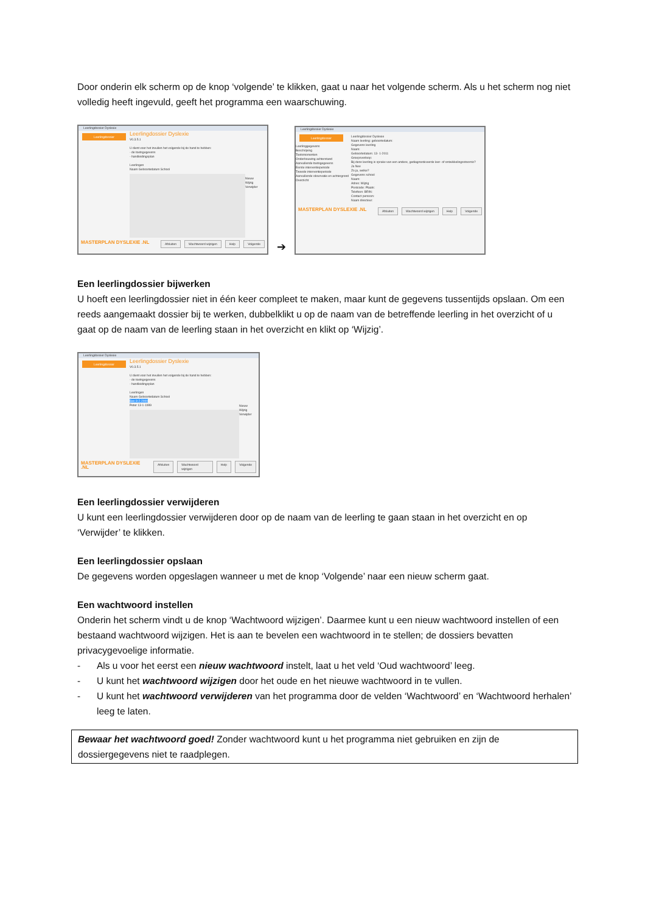Door onderin elk scherm op de knop ‘volgende’ te klikken, gaat u naar het volgende scherm. Als u het scherm nog niet volledig heeft ingevuld, geeft het programma een waarschuwing.
Leerlingdossier Dyslexie
Leerlingdossier
Leerlingdossier Dyslexie
V0.3.5.1
U dient voor het invullen het volgende bij de hand te hebben:
- de toetsgegevens
- handleidingsplan
Leerlingen
Naam Geboortedatum School
Nieuw
Wijzig
Verwijder
MASTERPLAN DYSLEXIE .NL
Afsluiten Wachtwoord wijzigen Help Volgende
➔
Leerlingdossier Dyslexie
Leerlingdossier
Leerlinggegevens
Beschrijving
Toetsmomenten
Onderbouwing achterstand
Aanvullende toetsgegevens
Eerste interventieperiode
Tweede interventieperiode
Aanvullende observatie en achtergrond
Overzicht
Leerlingdossier Dyslexie
Naam leerling: geboortedatum:
Gegevens leerling
Naam:
Geboortedatum: 13- 1-2011
Groepsverloop:
Bij deze leerling is sprake van een andere, gediagnosticeerde leer- of ontwikkelingsstoornis?
Ja Nee
Zo ja, welke?
Gegevens school
Naam:
Adres: Wijzig
Postcode: Plaats:
Telefoon: BRIN:
Contact persoon:
Naam directeur:
MASTERPLAN DYSLEXIE .NL
Afsluiten Wachtwoord wijzigen Help Volgende
Een leerlingdossier bijwerken
U hoeft een leerlingdossier niet in één keer compleet te maken, maar kunt de gegevens tussentijds opslaan. Om een reeds aangemaakt dossier bij te werken, dubbelklikt u op de naam van de betreffende leerling in het overzicht of u gaat op de naam van de leerling staan in het overzicht en klikt op ‘Wijzig’.
Leerlingdossier Dyslexie
Leerlingdossier
Leerlingdossier Dyslexie
V0.3.5.1
U dient voor het invullen het volgende bij de hand te hebben:
- de toetsgegevens
- handleidingsplan
Leerlingen
Naam Geboortedatum School
Bas 8-2-2000
Peter 13-1-1999
Nieuw
Wijzig
Verwijder
MASTERPLAN DYSLEXIE .NL
Afsluiten Wachtwoord wijzigen Help Volgende
Een leerlingdossier verwijderen
U kunt een leerlingdossier verwijderen door op de naam van de leerling te gaan staan in het overzicht en op ‘Verwijder’ te klikken.
Een leerlingdossier opslaan
De gegevens worden opgeslagen wanneer u met de knop ‘Volgende’ naar een nieuw scherm gaat.
Een wachtwoord instellen
Onderin het scherm vindt u de knop ‘Wachtwoord wijzigen’. Daarmee kunt u een nieuw wachtwoord instellen of een bestaand wachtwoord wijzigen. Het is aan te bevelen een wachtwoord in te stellen; de dossiers bevatten privacygevoelige informatie.
- Als u voor het eerst een nieuw wachtwoord instelt, laat u het veld ‘Oud wachtwoord’ leeg.
- U kunt het wachtwoord wijzigen door het oude en het nieuwe wachtwoord in te vullen.
- U kunt het wachtwoord verwijderen van het programma door de velden ‘Wachtwoord’ en ‘Wachtwoord herhalen’ leeg te laten.
Bewaar het wachtwoord goed! Zonder wachtwoord kunt u het programma niet gebruiken en zijn de dossiergegevens niet te raadplegen.